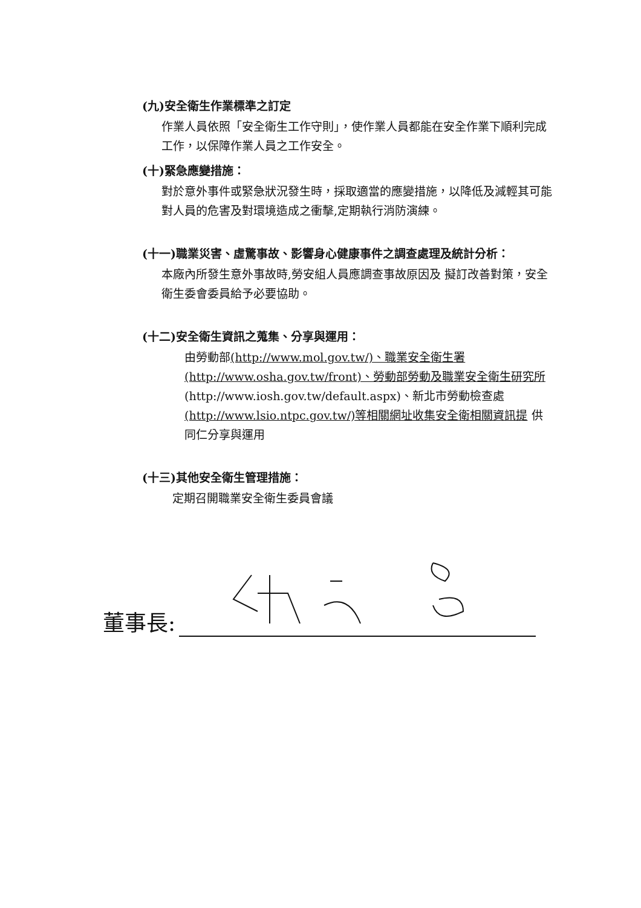(九)安全衛生作業標準之訂定
作業人員依照「安全衛生工作守則」，使作業人員都能在安全作業下順利完成工作，以保障作業人員之工作安全。
(十)緊急應變措施：
對於意外事件或緊急狀況發生時，採取適當的應變措施，以降低及減輕其可能對人員的危害及對環境造成之衝擊,定期執行消防演練。
(十一)職業災害、虛驚事故、影響身心健康事件之調查處理及統計分析：
本廠內所發生意外事故時,勞安組人員應調查事故原因及 擬訂改善對策，安全衛生委會委員給予必要協助。
(十二)安全衛生資訊之蒐集、分享與運用：
由勞動部(http://www.mol.gov.tw/)、職業安全衛生署 (http://www.osha.gov.tw/front)、勞動部勞動及職業安全衛生研究所 (http://www.iosh.gov.tw/default.aspx)、新北市勞動檢查處 (http://www.lsio.ntpc.gov.tw/)等相關網址收集安全衛相關資訊提 供同仁分享與運用
(十三)其他安全衛生管理措施：
定期召開職業安全衛生委員會議
董事長: